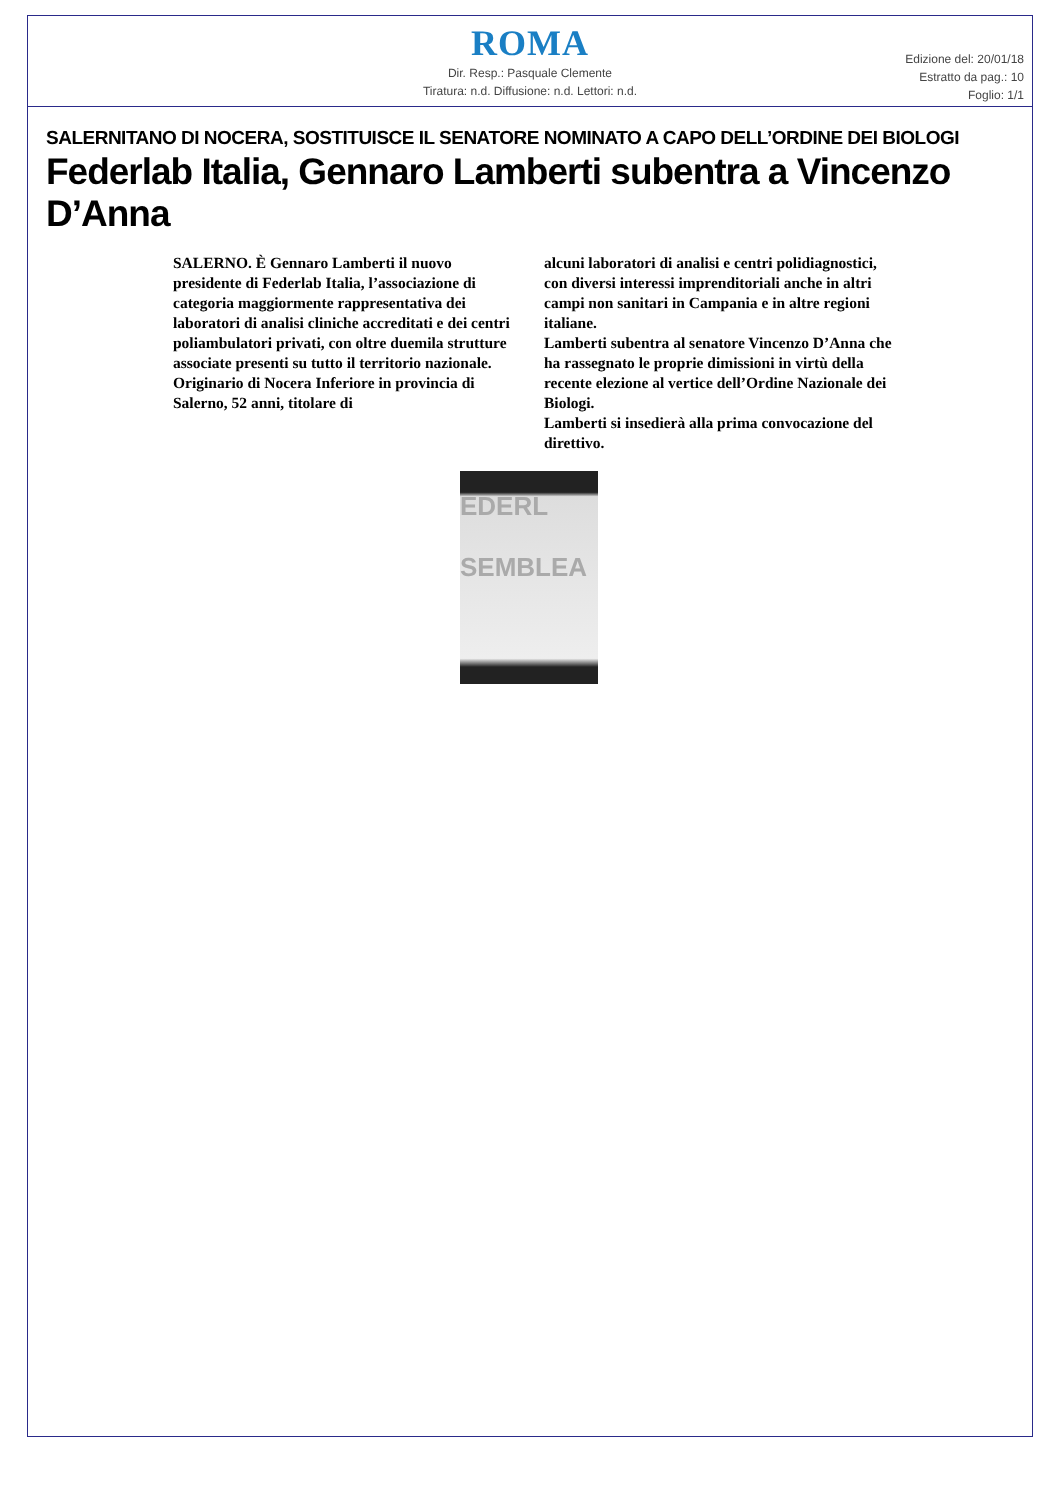ROMA
Dir. Resp.: Pasquale Clemente
Tiratura: n.d. Diffusione: n.d. Lettori: n.d.
Edizione del: 20/01/18
Estratto da pag.: 10
Foglio: 1/1
SALERNITANO DI NOCERA, SOSTITUISCE IL SENATORE NOMINATO A CAPO DELL’ORDINE DEI BIOLOGI
Federlab Italia, Gennaro Lamberti subentra a Vincenzo D’Anna
SALERNO. È Gennaro Lamberti il nuovo presidente di Federlab Italia, l’associazione di categoria maggiormente rappresentativa dei laboratori di analisi cliniche accreditati e dei centri poliambulatori privati, con oltre duemila strutture associate presenti su tutto il territorio nazionale.
Originario di Nocera Inferiore in provincia di Salerno, 52 anni, titolare di
alcuni laboratori di analisi e centri polidiagnostici, con diversi interessi imprenditoriali anche in altri campi non sanitari in Campania e in altre regioni italiane.
Lamberti subentra al senatore Vincenzo D’Anna che ha rassegnato le proprie dimissioni in virtù della recente elezione al vertice dell’Ordine Nazionale dei Biologi.
Lamberti si insedierà alla prima convocazione del direttivo.
EDERL
SEMBLEA